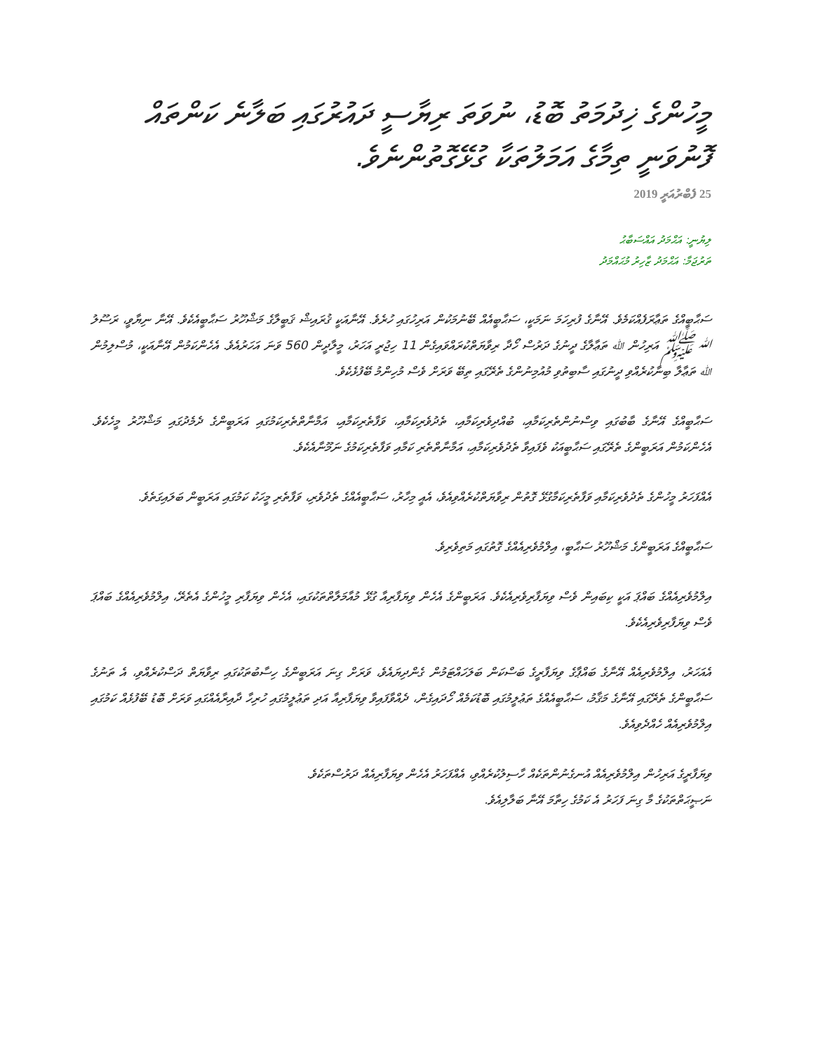މީހުންގެ ޚިދުމަތު ބޮޑު، ނުވަތަ ރިޔާސީ ދައުރުގައި ބަލާނެ ކަންތައް ފޮނުވަނީ ތިމާގެ އަމަލުތަކާ ގުޅޭގޮތުންނެވެ.
25 ފެބްރުއަރީ 2019
ލިޔުނީ: އަޙްމަދު އައްސަބާޙު
ތަރުޖަމާ: އަޙްމަދު ޒާހިރު މުޙައްމަދު
ސަޙާބީއްގެ ތަޢާރަފެއްކަމެވެ. އޭނާގެ ފުރިހަމަ ނަމަކީ، ސަޙާބީއެއް ބޭނުމަކުން އަރިހުގައި ހުރެވެ. އޭނާއަކީ ޤުރައިޝް ޤަބީލާގެ މަޝްހޫރު ސަޙާބީއެކެވެ. އޭނާ ނިޔާވީ، ރަސޫލު ﷲ ﷺ އަރިހުން ﷲ ތަޢާލާގެ ދީނުގެ ދަރުސް ހޯދާ ރިވާޔަތްކުރައްވައިގެން 11 ހިޖުރީ އަހަރު، މީލާދީން 560 ވަނަ އަހަރުއެވެ. އެހެންކަމުން އޭނާއަކީ، މުސްލިމުން ﷲ ތަޢާލާ ބިނާކުރެއްވި ދީނުގައި ސާބިތުވި މުއުމިނުންގެ ތެރޭގައި ތިބޭ ވަރަށް ވެސް މުހިންމު ބޭފުޅެކެވެ.
ސަޙާބީއްގެ އޭނާގެ ބާބުގައި ވިސްނުންތެރިކަމާއި، ބުއްދިވެރިކަމާއި، ތެދުވެރިކަމާއި، ވަފާތެރިކަމާއި، އަމާނާތްތެރިކަމުގައި އަރަބީންގެ ދެމެދުގައި މަޝްހޫރު މީހެކެވެ. އެހެންކަމުން އަރަބީންގެ ތެރޭގައި ސަޙާބީއަކު ވެފައިވާ ތެދުވެރިކަމާއި، އަމާނާތްތެރި ކަމާއި ވަފާތެރިކަމުގެ ނަމޫނާއެކެވެ.
އެއްފަހަރު މީހުންގެ ތެދުވެރިކަމާއި ވަފާތެރިކަމާގުޅޭ ގޮތުން ރިވާޔަތްކުރެއްވިއެވެ، އެއީ މިހާރު، ސަޙާބީއެއްގެ ތެދުވެރި، ވަފާތެރި މީހަކު ކަމުގައި އަރަބީން ބަލައިގަތެވެ.
ސަޙާބީއްގެ އަރަބީންގެ މަޝްހޫރު ސަޙާބީ، އިލްމުވެރިއެއްގެ ގޮތުގައި މަތިވެރިވެ.
އިލްމުވެރިއެއްގެ ބައްޕަ އަކީ ކިބައިން ވެސް ވިޔަފާރިވެރިއެކެވެ. އަރަބީންގެ އެހެން ވިޔަފާރިއާ ގުޅޭ މުއާމަލާތްތަކުގައި، އެހެން ވިޔަފާރި މީހުންގެ އެތެރޭ، އިލްމުވެރިއެއްގެ ބައްޕަ ވެސް ވިޔަފާރިވެރިއެކެވެ.
އެއަހަރު، އިލްމުވެރިއެއް އޭނާގެ ބައްޕާގެ ވިޔަފާރީގެ ބަސްކަން ބަލަހައްޓަމުން ގެންދިޔައެވެ، ވަރަށް ގިނަ އަރަބީންގެ ހިސާބުތަކުގައި ރިވާޔަތް ދަސްކުރެއްވި، އެ ތަނުގެ ސަޙާބީންގެ ތެރޭގައި އޭނާގެ މަޤާމު، ސަޙާބީއެއްގެ ތަޢުލީމުގައި ބޮޑުކަމެއް ހޯދައިގެން، ދެއްވާފައިވާ ވިޔަފާރިއާ އަދި ތަޢުލީމުގައި ހުރިހާ ދާއިރާއެއްގައި ވަރަށް ބޮޑު ބޭފުޅެއް ކަމުގައި އިލްމުވެރިއެއް ހެއްދެވިއެވެ.
ވިޔަފާރީގެ އަރިހުން އިލްމުވެރިއެއް އުނގެނުންތަކެއް ހާސިލުކުރެއްވި، އެއްފަހަރު އެހެން ވިޔަފާރިއެއް ދަރުސްތަކެވެ.
ނަޞީޙަތްތަކުގެ މާ ގިނަ ފަހަރު އެ ކަމުގެ ހިތާމަ އޭނާ ބަލާލިއެވެ.